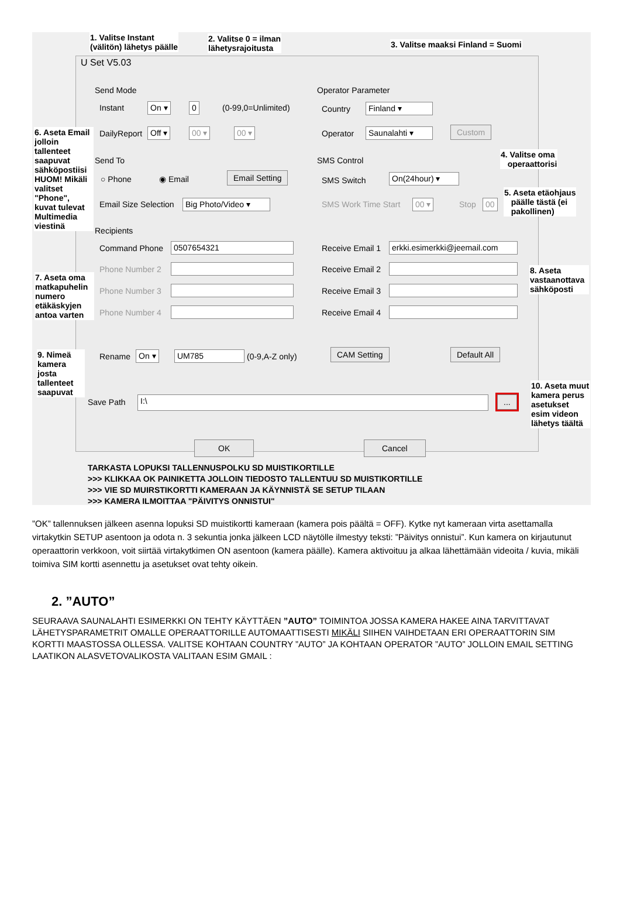1. Valitse Instant
(välitön) lähetys päälle
2. Valitse 0 = ilman
lähetysrajoitusta
3. Valitse maaksi Finland = Suomi
U Set V5.03
Send Mode
Instant On ▾ 0 (0-99,0=Unlimited)
DailyReport Off ▾ 00 ▾ 00 ▾
Operator Parameter
Country Finland ▾
Operator Saunalahti ▾ Custom
Send To
○ Phone ◉ Email Email Setting
Email Size Selection
Big Photo/Video ▾
SMS Control
SMS Switch On(24hour) ▾
SMS Work Time Start 00 ▾ Stop 00
Recipients
Command Phone 0507654321
Phone Number 2
Phone Number 3
Phone Number 4
Receive Email 1
erkki.esimerkki@jeemail.com
Receive Email 2
Receive Email 3
Receive Email 4
Rename On ▾ UM785 (0-9,A-Z only) CAM Setting Default All
Save Path I:\ ...
OK Cancel
6. Aseta Email jolloin tallenteet saapuvat sähköpostiisi HUOM! Mikäli valitset "Phone", kuvat tulevat Multimedia viestinä
4. Valitse oma
operaattorisi
5. Aseta etäohjaus
päälle tästä (ei
pakollinen)
7. Aseta oma matkapuhelin numero etäkäskyjen antoa varten
8. Aseta vastaanottava sähköposti
9. Nimeä kamera josta tallenteet saapuvat
10. Aseta muut kamera perus asetukset esim videon lähetys täältä
TARKASTA LOPUKSI TALLENNUSPOLKU SD MUISTIKORTILLE
>>> KLIKKAA OK PAINIKETTA JOLLOIN TIEDOSTO TALLENTUU SD MUISTIKORTILLE
>>> VIE SD MUIRSTIKORTTI KAMERAAN JA KÄYNNISTÄ SE SETUP TILAAN
>>> KAMERA ILMOITTAA "PÄIVITYS ONNISTUI"
”OK” tallennuksen jälkeen asenna lopuksi SD muistikortti kameraan (kamera pois päältä = OFF). Kytke nyt kameraan virta asettamalla virtakytkin SETUP asentoon ja odota n. 3 sekuntia jonka jälkeen LCD näytölle ilmestyy teksti: ”Päivitys onnistui”. Kun kamera on kirjautunut operaattorin verkkoon, voit siirtää virtakytkimen ON asentoon (kamera päälle). Kamera aktivoituu ja alkaa lähettämään videoita / kuvia, mikäli toimiva SIM kortti asennettu ja asetukset ovat tehty oikein.
2. ”AUTO”
SEURAAVA SAUNALAHTI ESIMERKKI ON TEHTY KÄYTTÄEN ”AUTO” TOIMINTOA JOSSA KAMERA HAKEE AINA TARVITTAVAT LÄHETYSPARAMETRIT OMALLE OPERAATTORILLE AUTOMAATTISESTI MIKÄLI SIIHEN VAIHDETAAN ERI OPERAATTORIN SIM KORTTI MAASTOSSA OLLESSA. VALITSE KOHTAAN COUNTRY ”AUTO” JA KOHTAAN OPERATOR ”AUTO” JOLLOIN EMAIL SETTING LAATIKON ALASVETOVALIKOSTA VALITAAN ESIM GMAIL :